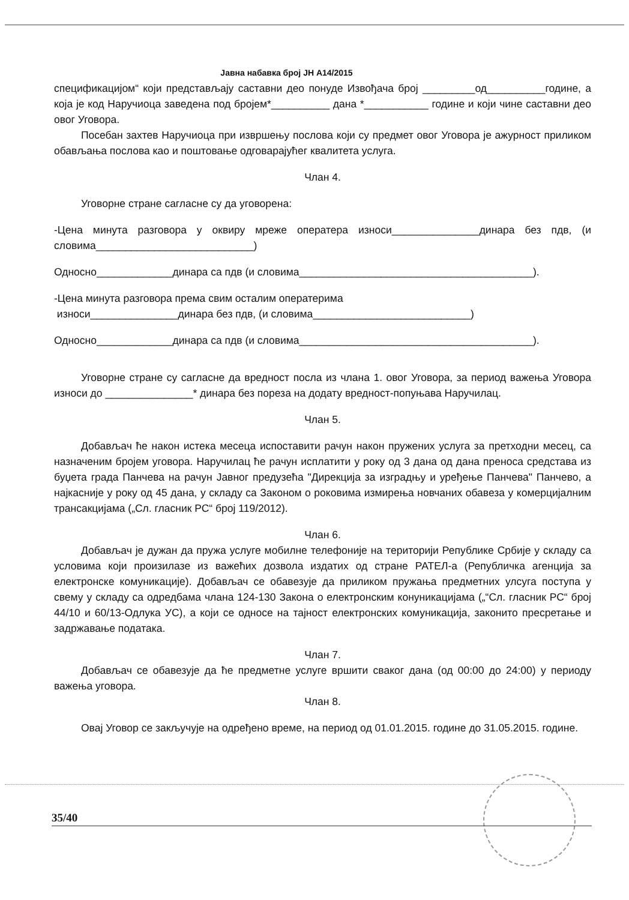Јавна набавка број ЈН А14/2015
спецификацијом“ који представљају саставни део понуде Извођача број _________од__________године, а која је код Наручиоца заведена под бројем*__________ дана *___________ године и који чине саставни део овог Уговора.
Посебан захтев Наручиоца при извршењу послова који су предмет овог Уговора је ажурност приликом обављања послова као и поштовање одговарајућег квалитета услуга.
Члан 4.
Уговорне стране сагласне су да уговорена:
-Цена минута разговора у оквиру мреже оператера износи_______________динара без пдв, (и словима___________________________)
Односно_____________динара са пдв (и словима________________________________________).
-Цена минута разговора према свим осталим оператерима
износи_______________динара без пдв, (и словима___________________________)
Односно_____________динара са пдв (и словима________________________________________).
Уговорне стране су сагласне да вредност посла из члана 1. овог Уговора, за период важења Уговора износи до _______________* динара без пореза на додату вредност-попуњава Наручилац.
Члан 5.
Добављач ће након истека месеца испоставити рачун након пружених услуга за претходни месец, са назначеним бројем уговора. Наручилац ће рачун исплатити у року од 3 дана од дана преноса средстава из буџета града Панчева на рачун Јавног предузећа "Дирекција за изградњу и уређење Панчева" Панчево, а најкасније у року од 45 дана, у складу са Законом о роковима измирења новчаних обавеза у комерцијалним трансакцијама („Сл. гласник РС“ број 119/2012).
Члан 6.
Добављач је дужан да пружа услуге мобилне телефоније на територији Републике Србије у складу са условима који произилазе из важећих дозвола издатих од стране РАТЕЛ-а (Републичка агенција за електронске комуникације). Добављач се обавезује да приликом пружања предметних улсуга поступа у свему у складу са одредбама члана 124-130 Закона о електронским конуникацијама („“Сл. гласник РС“ број 44/10 и 60/13-Одлука УС), а који се односе на тајност електронских комуникација, законито пресретање и задржавање података.
Члан 7.
Добављач се обавезује да ће предметне услуге вршити сваког дана (од 00:00 до 24:00) у периоду важења уговора.
Члан 8.
Овај Уговор се закључује на одређено време, на период од 01.01.2015. године до 31.05.2015. године.
35/40